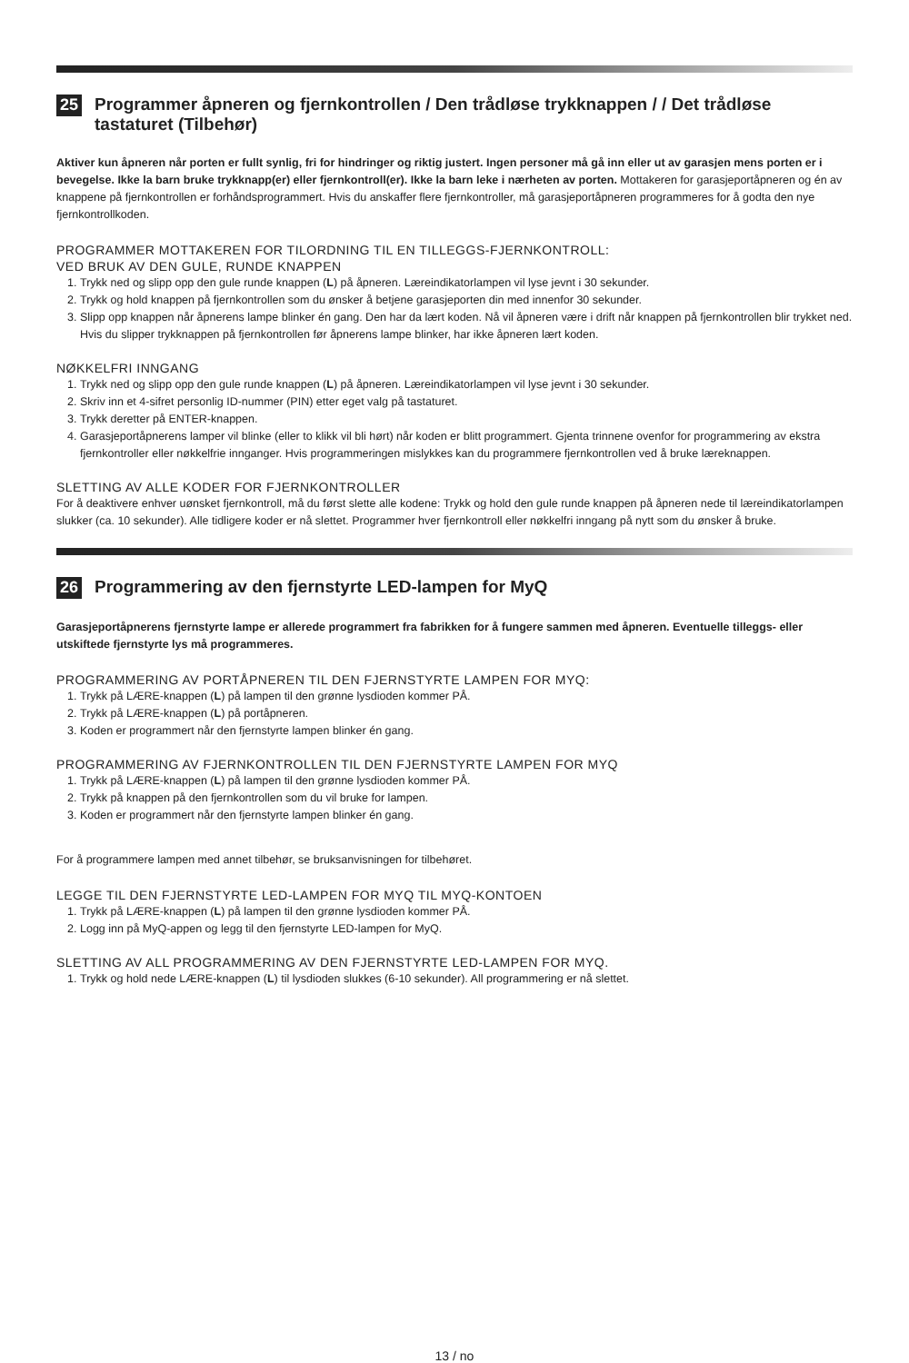25 Programmer åpneren og fjernkontrollen / Den trådløse trykknappen / / Det trådløse tastaturet (Tilbehør)
Aktiver kun åpneren når porten er fullt synlig, fri for hindringer og riktig justert. Ingen personer må gå inn eller ut av garasjen mens porten er i bevegelse. Ikke la barn bruke trykknapp(er) eller fjernkontroll(er). Ikke la barn leke i nærheten av porten. Mottakeren for garasjeportåpneren og én av knappene på fjernkontrollen er forhåndsprogrammert. Hvis du anskaffer flere fjernkontroller, må garasjeportåpneren programmeres for å godta den nye fjernkontrollkoden.
PROGRAMMER MOTTAKEREN FOR TILORDNING TIL EN TILLEGGS-FJERNKONTROLL:
VED BRUK AV DEN GULE, RUNDE KNAPPEN
1. Trykk ned og slipp opp den gule runde knappen (L) på åpneren. Læreindikatorlampen vil lyse jevnt i 30 sekunder.
2. Trykk og hold knappen på fjernkontrollen som du ønsker å betjene garasjeporten din med innenfor 30 sekunder.
3. Slipp opp knappen når åpnerens lampe blinker én gang. Den har da lært koden. Nå vil åpneren være i drift når knappen på fjernkontrollen blir trykket ned. Hvis du slipper trykknappen på fjernkontrollen før åpnerens lampe blinker, har ikke åpneren lært koden.
NØKKELFRI INNGANG
1. Trykk ned og slipp opp den gule runde knappen (L) på åpneren. Læreindikatorlampen vil lyse jevnt i 30 sekunder.
2. Skriv inn et 4-sifret personlig ID-nummer (PIN) etter eget valg på tastaturet.
3. Trykk deretter på ENTER-knappen.
4. Garasjeportåpnerens lamper vil blinke (eller to klikk vil bli hørt) når koden er blitt programmert. Gjenta trinnene ovenfor for programmering av ekstra fjernkontroller eller nøkkelfrie innganger. Hvis programmeringen mislykkes kan du programmere fjernkontrollen ved å bruke læreknappen.
SLETTING AV ALLE KODER FOR FJERNKONTROLLER
For å deaktivere enhver uønsket fjernkontroll, må du først slette alle kodene: Trykk og hold den gule runde knappen på åpneren nede til læreindikatorlampen slukker (ca. 10 sekunder). Alle tidligere koder er nå slettet. Programmer hver fjernkontroll eller nøkkelfri inngang på nytt som du ønsker å bruke.
26 Programmering av den fjernstyrte LED-lampen for MyQ
Garasjeportåpnerens fjernstyrte lampe er allerede programmert fra fabrikken for å fungere sammen med åpneren. Eventuelle tilleggs- eller utskiftede fjernstyrte lys må programmeres.
PROGRAMMERING AV PORTÅPNEREN TIL DEN FJERNSTYRTE LAMPEN FOR MYQ:
1. Trykk på LÆRE-knappen (L) på lampen til den grønne lysdioden kommer PÅ.
2. Trykk på LÆRE-knappen (L) på portåpneren.
3. Koden er programmert når den fjernstyrte lampen blinker én gang.
PROGRAMMERING AV FJERNKONTROLLEN TIL DEN FJERNSTYRTE LAMPEN FOR MYQ
1. Trykk på LÆRE-knappen (L) på lampen til den grønne lysdioden kommer PÅ.
2. Trykk på knappen på den fjernkontrollen som du vil bruke for lampen.
3. Koden er programmert når den fjernstyrte lampen blinker én gang.
For å programmere lampen med annet tilbehør, se bruksanvisningen for tilbehøret.
LEGGE TIL DEN FJERNSTYRTE LED-LAMPEN FOR MYQ TIL MYQ-KONTOEN
1. Trykk på LÆRE-knappen (L) på lampen til den grønne lysdioden kommer PÅ.
2. Logg inn på MyQ-appen og legg til den fjernstyrte LED-lampen for MyQ.
SLETTING AV ALL PROGRAMMERING AV DEN FJERNSTYRTE LED-LAMPEN FOR MYQ.
1. Trykk og hold nede LÆRE-knappen (L) til lysdioden slukkes (6-10 sekunder). All programmering er nå slettet.
13 / no